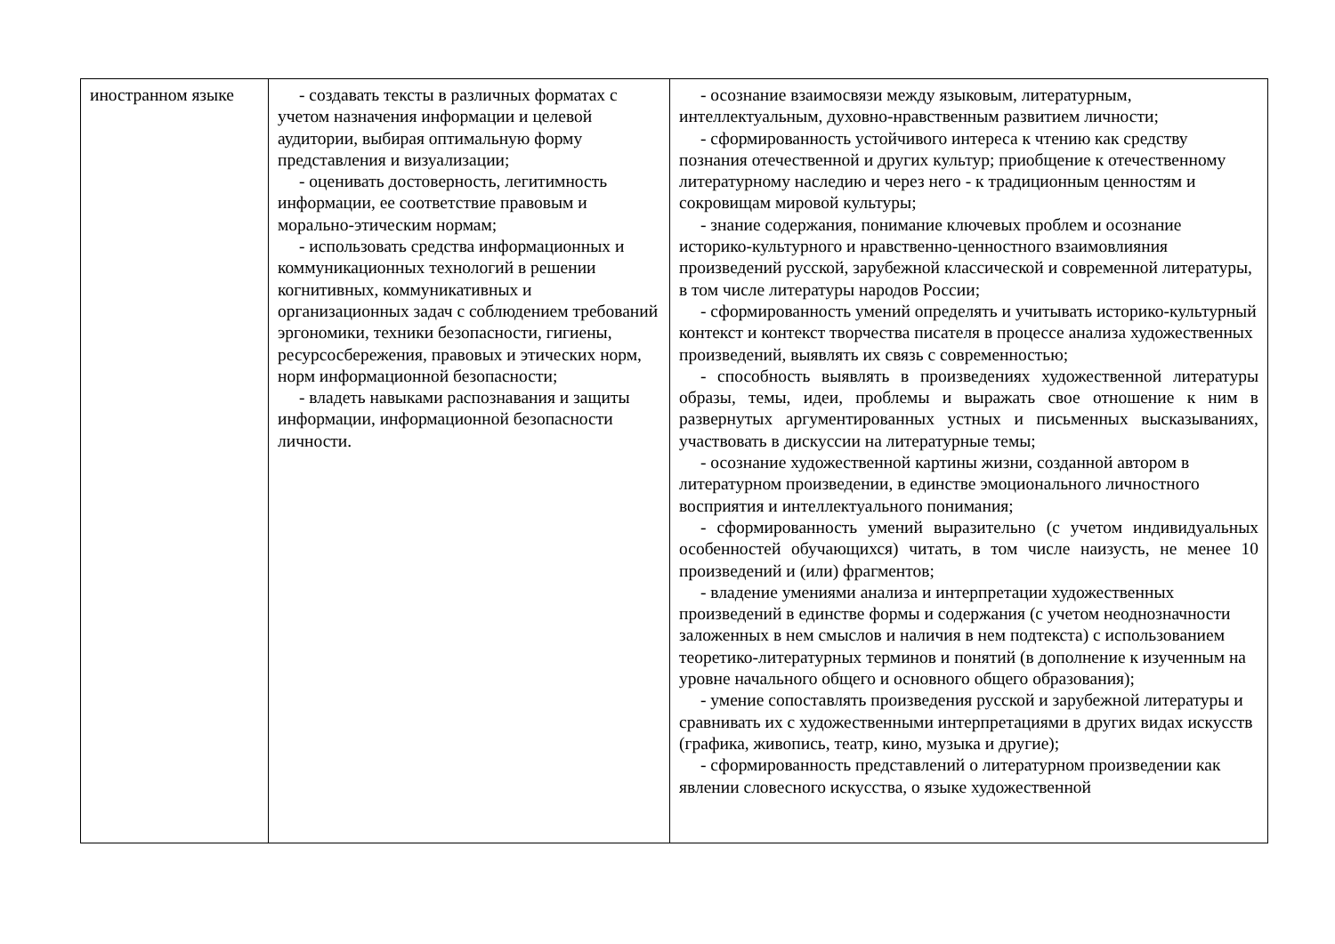| иностранном языке | - создавать тексты в различных форматах с учетом назначения информации и целевой аудитории, выбирая оптимальную форму представления и визуализации; - оценивать достоверность, легитимность информации, ее соответствие правовым и морально-этическим нормам; - использовать средства информационных и коммуникационных технологий в решении когнитивных, коммуникативных и организационных задач с соблюдением требований эргономики, техники безопасности, гигиены, ресурсосбережения, правовых и этических норм, норм информационной безопасности; - владеть навыками распознавания и защиты информации, информационной безопасности личности. | - осознание взаимосвязи между языковым, литературным, интеллектуальным, духовно-нравственным развитием личности; - сформированность устойчивого интереса к чтению как средству познания отечественной и других культур; приобщение к отечественному литературному наследию и через него - к традиционным ценностям и сокровищам мировой культуры; - знание содержания, понимание ключевых проблем и осознание историко-культурного и нравственно-ценностного взаимовлияния произведений русской, зарубежной классической и современной литературы, в том числе литературы народов России; - сформированность умений определять и учитывать историко-культурный контекст и контекст творчества писателя в процессе анализа художественных произведений, выявлять их связь с современностью; - способность выявлять в произведениях художественной литературы образы, темы, идеи, проблемы и выражать свое отношение к ним в развернутых аргументированных устных и письменных высказываниях, участвовать в дискуссии на литературные темы; - осознание художественной картины жизни, созданной автором в литературном произведении, в единстве эмоционального личностного восприятия и интеллектуального понимания; - сформированность умений выразительно (с учетом индивидуальных особенностей обучающихся) читать, в том числе наизусть, не менее 10 произведений и (или) фрагментов; - владение умениями анализа и интерпретации художественных произведений в единстве формы и содержания (с учетом неоднозначности заложенных в нем смыслов и наличия в нем подтекста) с использованием теоретико-литературных терминов и понятий (в дополнение к изученным на уровне начального общего и основного общего образования); - умение сопоставлять произведения русской и зарубежной литературы и сравнивать их с художественными интерпретациями в других видах искусств (графика, живопись, театр, кино, музыка и другие); - сформированность представлений о литературном произведении как явлении словесного искусства, о языке художественной |